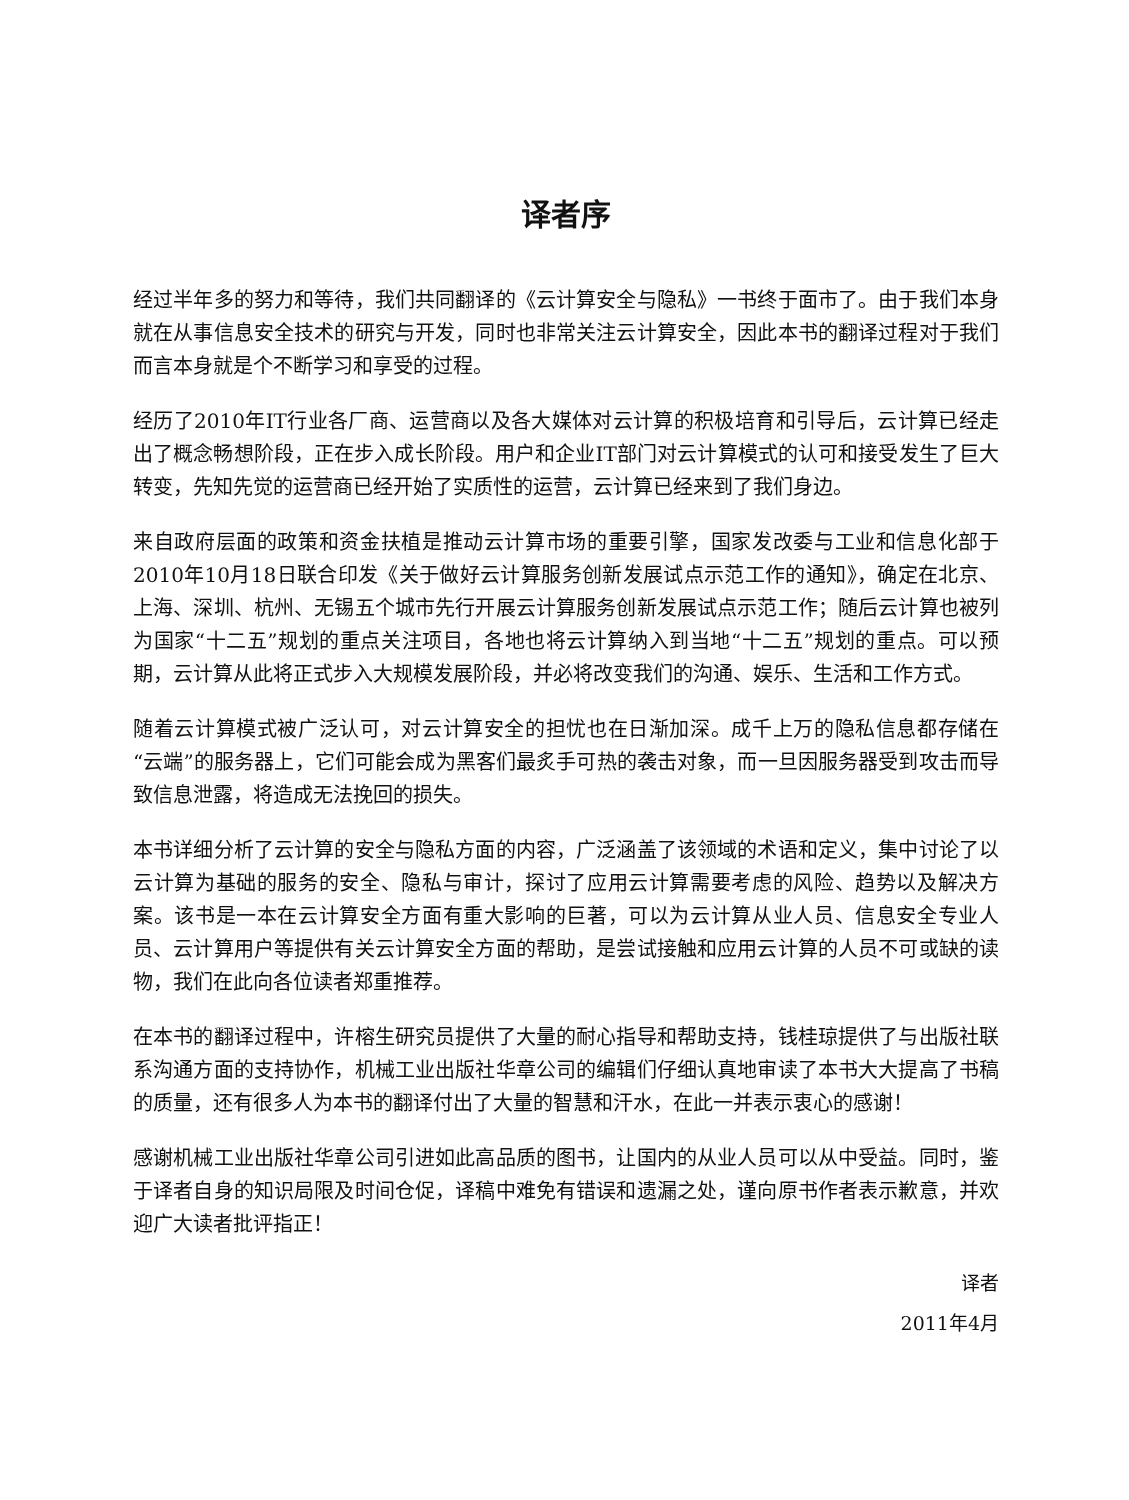译者序
经过半年多的努力和等待，我们共同翻译的《云计算安全与隐私》一书终于面市了。由于我们本身就在从事信息安全技术的研究与开发，同时也非常关注云计算安全，因此本书的翻译过程对于我们而言本身就是个不断学习和享受的过程。
经历了2010年IT行业各厂商、运营商以及各大媒体对云计算的积极培育和引导后，云计算已经走出了概念畅想阶段，正在步入成长阶段。用户和企业IT部门对云计算模式的认可和接受发生了巨大转变，先知先觉的运营商已经开始了实质性的运营，云计算已经来到了我们身边。
来自政府层面的政策和资金扶植是推动云计算市场的重要引擎，国家发改委与工业和信息化部于2010年10月18日联合印发《关于做好云计算服务创新发展试点示范工作的通知》，确定在北京、上海、深圳、杭州、无锡五个城市先行开展云计算服务创新发展试点示范工作；随后云计算也被列为国家“十二五”规划的重点关注项目，各地也将云计算纳入到当地“十二五”规划的重点。可以预期，云计算从此将正式步入大规模发展阶段，并必将改变我们的沟通、娱乐、生活和工作方式。
随着云计算模式被广泛认可，对云计算安全的担忧也在日渐加深。成千上万的隐私信息都存储在“云端”的服务器上，它们可能会成为黑客们最炙手可热的袭击对象，而一旦因服务器受到攻击而导致信息泄露，将造成无法挽回的损失。
本书详细分析了云计算的安全与隐私方面的内容，广泛涵盖了该领域的术语和定义，集中讨论了以云计算为基础的服务的安全、隐私与审计，探讨了应用云计算需要考虑的风险、趋势以及解决方案。该书是一本在云计算安全方面有重大影响的巨著，可以为云计算从业人员、信息安全专业人员、云计算用户等提供有关云计算安全方面的帮助，是尝试接触和应用云计算的人员不可或缺的读物，我们在此向各位读者郑重推荐。
在本书的翻译过程中，许榕生研究员提供了大量的耐心指导和帮助支持，钱桂琼提供了与出版社联系沟通方面的支持协作，机械工业出版社华章公司的编辑们仔细认真地审读了本书大大提高了书稿的质量，还有很多人为本书的翻译付出了大量的智慧和汗水，在此一并表示衷心的感谢！
感谢机械工业出版社华章公司引进如此高品质的图书，让国内的从业人员可以从中受益。同时，鉴于译者自身的知识局限及时间仓促，译稿中难免有错误和遗漏之处，谨向原书作者表示歉意，并欢迎广大读者批评指正！
译者
2011年4月